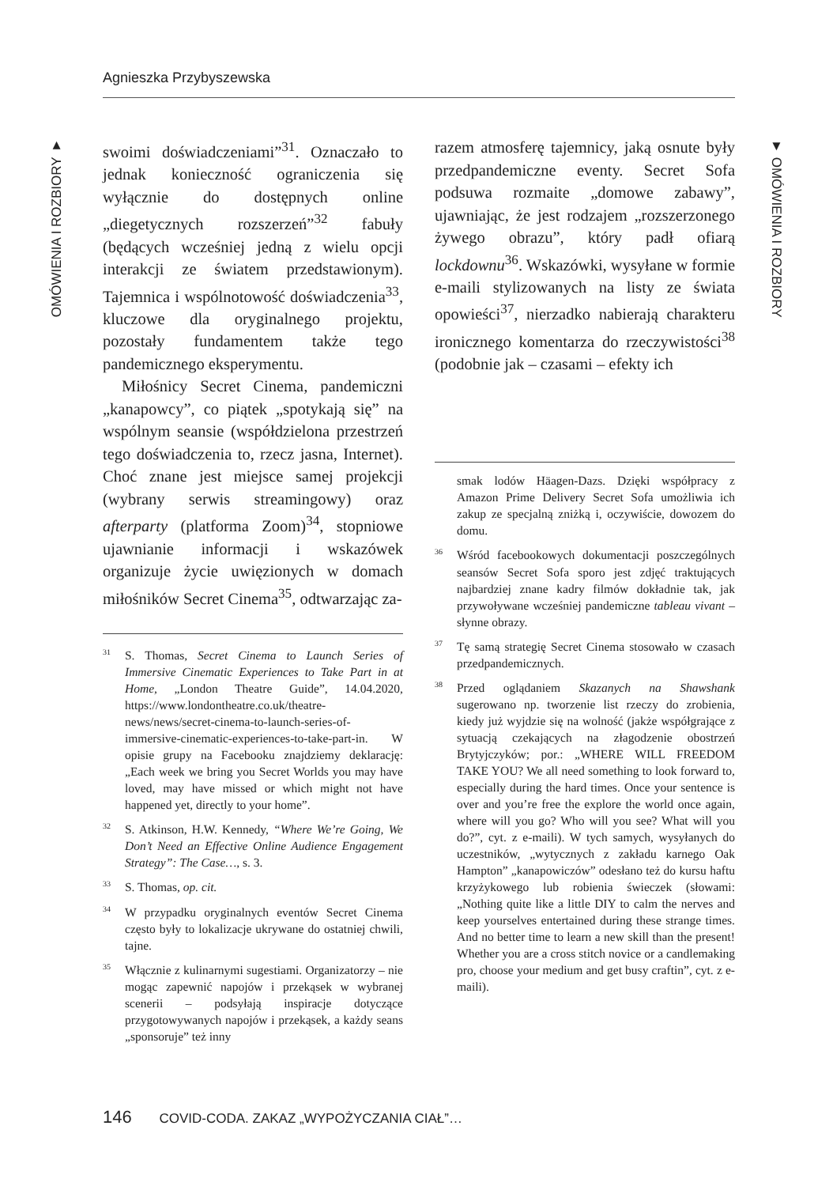Agnieszka Przybyszewska
OMÓWIENIA I ROZBIORY ▼
▼ OMÓWIENIA I ROZBIORY
swoimi doświadczeniami”<sup>31</sup>. Oznaczało to jednak konieczność ograniczenia się wyłącznie do dostępnych online „diegetycznych rozszerzeń”<sup>32</sup> fabuły (będących wcześniej jedną z wielu opcji interakcji ze światem przedstawionym). Tajemnica i wspólnotowość doświadczenia<sup>33</sup>, kluczowe dla oryginalnego projektu, pozostały fundamentem także tego pandemicznego eksperymentu.
Miłośnicy Secret Cinema, pandemiczni „kanapowcy”, co piątek „spotykają się” na wspólnym seansie (współdzielona przestrzeń tego doświadczenia to, rzecz jasna, Internet). Choć znane jest miejsce samej projekcji (wybrany serwis streamingowy) oraz afterparty (platforma Zoom)<sup>34</sup>, stopniowe ujawnianie informacji i wskazówek organizuje życie uwięzionych w domach miłośników Secret Cinema<sup>35</sup>, odtwarzając za-
<sup>31</sup>S. Thomas, Secret Cinema to Launch Series of Immersive Cinematic Experiences to Take Part in at Home, „London Theatre Guide”, 14.04.2020, https://www.londontheatre.co.uk/theatre-news/news/secret-cinema-to-launch-series-of-immersive-cinematic-experiences-to-take-part-in. W opisie grupy na Facebooku znajdziemy deklarację: „Each week we bring you Secret Worlds you may have loved, may have missed or which might not have happened yet, directly to your home”.
<sup>32</sup>S. Atkinson, H.W. Kennedy, “Where We’re Going, We Don’t Need an Effective Online Audience Engagement Strategy”: The Case…, s. 3.
<sup>33</sup>S. Thomas, op. cit.
<sup>34</sup> W przypadku oryginalnych eventów Secret Cinema często były to lokalizacje ukrywane do ostatniej chwili, tajne.
<sup>35</sup> Włącznie z kulinarnymi sugestiami. Organizatorzy – nie mogąc zapewnić napojów i przekąsek w wybranej scenerii – podsyłają inspiracje dotyczące przygotowywanych napojów i przekąsek, a każdy seans „sponsoruje” też inny
razem atmosferę tajemnicy, jaką osnute były przedpandemiczne eventy. Secret Sofa podsuwa rozmaite „domowe zabawy”, ujawniając, że jest rodzajem „rozszerzonego żywego obrazu”, który padł ofiarą lockdownu<sup>36</sup>. Wskazówki, wysyłane w formie e-maili stylizowanych na listy ze świata opowieści<sup>37</sup>, nierzadko nabierają charakteru ironicznego komentarza do rzeczywistości<sup>38</sup> (podobnie jak – czasami – efekty ich
smak lodów Häagen-Dazs. Dzięki współpracy z Amazon Prime Delivery Secret Sofa umożliwia ich zakup ze specjalną zniżką i, oczywiście, dowozem do domu.
<sup>36</sup> Wśród facebookowych dokumentacji poszczególnych seansów Secret Sofa sporo jest zdjęć traktujących najbardziej znane kadry filmów dokładnie tak, jak przywoływane wcześniej pandemiczne tableau vivant – słynne obrazy.
<sup>37</sup> Tę samą strategię Secret Cinema stosowało w czasach przedpandemicznych.
<sup>38</sup> Przed oglądaniem Skazanych na Shawshank sugerowano np. tworzenie list rzeczy do zrobienia, kiedy już wyjdzie się na wolność (jakże współgrające z sytuacją czekających na złagodzenie obostrzeń Brytyjczyków; por.: „WHERE WILL FREEDOM TAKE YOU? We all need something to look forward to, especially during the hard times. Once your sentence is over and you’re free the explore the world once again, where will you go? Who will you see? What will you do?”, cyt. z e-maili). W tych samych, wysyłanych do uczestników, „wytycznych z zakładu karnego Oak Hampton” „kanapowiczów” odesłano też do kursu haftu krzyżykowego lub robienia świeczek (słowami: „Nothing quite like a little DIY to calm the nerves and keep yourselves entertained during these strange times. And no better time to learn a new skill than the present! Whether you are a cross stitch novice or a candlemaking pro, choose your medium and get busy craftin”, cyt. z e-maili).
146 COVID-CODA. ZAKAZ „WYPOŻYCZANIA CIAŁ”…